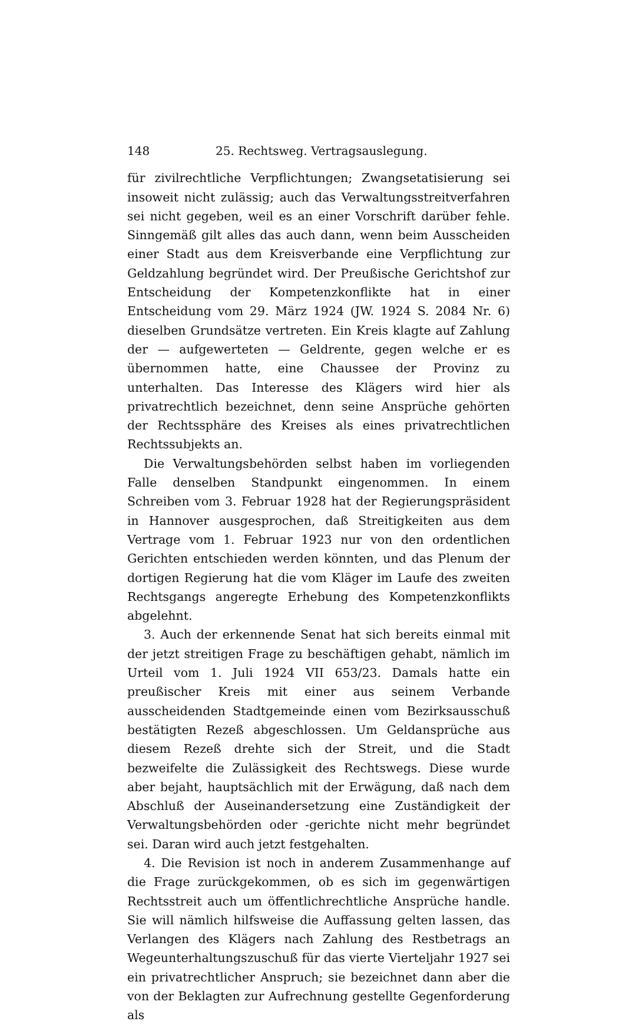148 25. Rechtsweg. Vertragsauslegung.
für zivilrechtliche Verpflichtungen; Zwangsetatisierung sei insoweit nicht zulässig; auch das Verwaltungsstreitverfahren sei nicht gegeben, weil es an einer Vorschrift darüber fehle. Sinngemäß gilt alles das auch dann, wenn beim Ausscheiden einer Stadt aus dem Kreisverbande eine Verpflichtung zur Geldzahlung begründet wird. Der Preußische Gerichtshof zur Entscheidung der Kompetenzkonflikte hat in einer Entscheidung vom 29. März 1924 (JW. 1924 S. 2084 Nr. 6) dieselben Grundsätze vertreten. Ein Kreis klagte auf Zahlung der — aufgewerteten — Geldrente, gegen welche er es übernommen hatte, eine Chaussee der Provinz zu unterhalten. Das Interesse des Klägers wird hier als privatrechtlich bezeichnet, denn seine Ansprüche gehörten der Rechtssphäre des Kreises als eines privatrechtlichen Rechtssubjekts an.
Die Verwaltungsbehörden selbst haben im vorliegenden Falle denselben Standpunkt eingenommen. In einem Schreiben vom 3. Februar 1928 hat der Regierungspräsident in Hannover ausgesprochen, daß Streitigkeiten aus dem Vertrage vom 1. Februar 1923 nur von den ordentlichen Gerichten entschieden werden könnten, und das Plenum der dortigen Regierung hat die vom Kläger im Laufe des zweiten Rechtsgangs angeregte Erhebung des Kompetenzkonflikts abgelehnt.
3. Auch der erkennende Senat hat sich bereits einmal mit der jetzt streitigen Frage zu beschäftigen gehabt, nämlich im Urteil vom 1. Juli 1924 VII 653/23. Damals hatte ein preußischer Kreis mit einer aus seinem Verbande ausscheidenden Stadtgemeinde einen vom Bezirksausschuß bestätigten Rezeß abgeschlossen. Um Geldansprüche aus diesem Rezeß drehte sich der Streit, und die Stadt bezweifelte die Zulässigkeit des Rechtswegs. Diese wurde aber bejaht, hauptsächlich mit der Erwägung, daß nach dem Abschluß der Auseinandersetzung eine Zuständigkeit der Verwaltungsbehörden oder -gerichte nicht mehr begründet sei. Daran wird auch jetzt festgehalten.
4. Die Revision ist noch in anderem Zusammenhange auf die Frage zurückgekommen, ob es sich im gegenwärtigen Rechtsstreit auch um öffentlichrechtliche Ansprüche handle. Sie will nämlich hilfsweise die Auffassung gelten lassen, das Verlangen des Klägers nach Zahlung des Restbetrags an Wegeunterhaltungszuschuß für das vierte Vierteljahr 1927 sei ein privatrechtlicher Anspruch; sie bezeichnet dann aber die von der Beklagten zur Aufrechnung gestellte Gegenforderung als